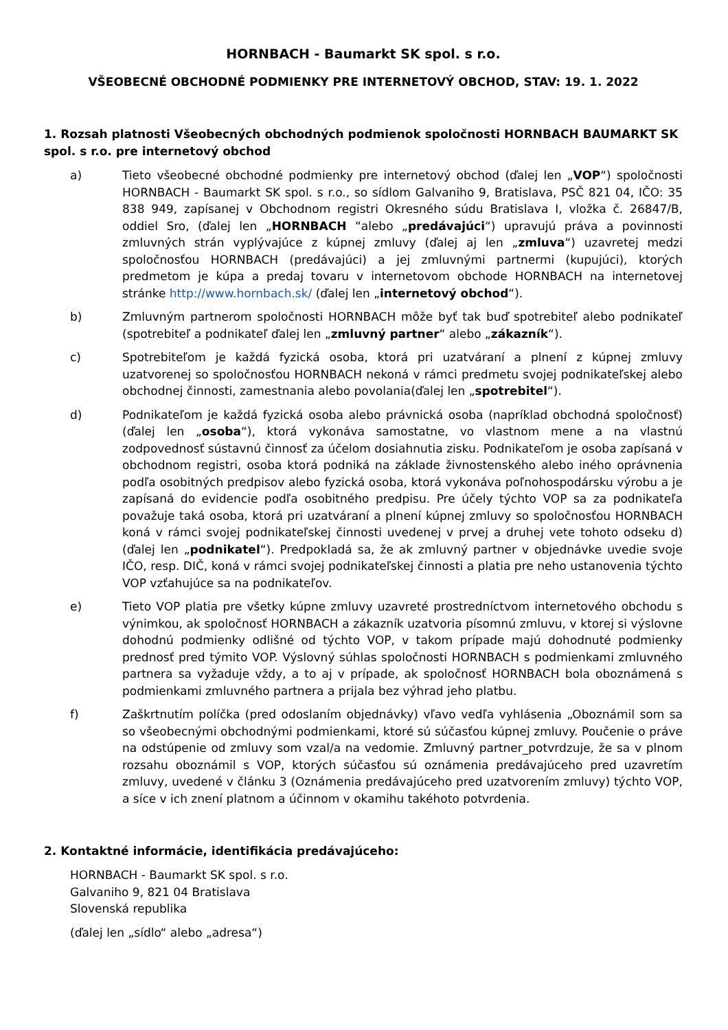HORNBACH - Baumarkt SK spol. s r.o.
VŠEOBECNÉ OBCHODNÉ PODMIENKY PRE INTERNETOVÝ OBCHOD, STAV: 19. 1. 2022
1. Rozsah platnosti Všeobecných obchodných podmienok spoločnosti HORNBACH BAUMARKT SK spol. s r.o. pre internetový obchod
a) Tieto všeobecné obchodné podmienky pre internetový obchod (ďalej len „VOP“) spoločnosti HORNBACH - Baumarkt SK spol. s r.o., so sídlom Galvaniho 9, Bratislava, PSČ 821 04, IČO: 35 838 949, zapísanej v Obchodnom registri Okresného súdu Bratislava I, vložka č. 26847/B, oddiel Sro, (ďalej len „HORNBACH “alebo „predávajúci“) upravujú práva a povinnosti zmluvných strán vyplývajúce z kúpnej zmluvy (ďalej aj len „zmluva“) uzavretej medzi spoločnosťou HORNBACH (predávajúci) a jej zmluvnými partnermi (kupujúci), ktorých predmetom je kúpa a predaj tovaru v internetovom obchode HORNBACH na internetovej stránke http://www.hornbach.sk/ (ďalej len „internetový obchod“).
b) Zmluvným partnerom spoločnosti HORNBACH môže byť tak buď spotrebiteľ alebo podnikateľ (spotrebiteľ a podnikateľ ďalej len „zmluvný partner“ alebo „zákazník“).
c) Spotrebiteľom je každá fyzická osoba, ktorá pri uzatváraní a plnení z kúpnej zmluvy uzatvorenej so spoločnosťou HORNBACH nekoná v rámci predmetu svojej podnikateľskej alebo obchodnej činnosti, zamestnania alebo povolania(ďalej len „spotrebitel“).
d) Podnikateľom je každá fyzická osoba alebo právnická osoba (napríklad obchodná spoločnosť) (ďalej len „osoba“), ktorá vykonáva samostatne, vo vlastnom mene a na vlastnú zodpovednosť sústavnú činnosť za účelom dosiahnutia zisku. Podnikateľom je osoba zapísaná v obchodnom registri, osoba ktorá podniká na základe živnostenského alebo iného oprávnenia podľa osobitných predpisov alebo fyzická osoba, ktorá vykonáva poľnohospodársku výrobu a je zapísaná do evidencie podľa osobitného predpisu. Pre účely týchto VOP sa za podnikateľa považuje taká osoba, ktorá pri uzatváraní a plnení kúpnej zmluvy so spoločnosťou HORNBACH koná v rámci svojej podnikateľskej činnosti uvedenej v prvej a druhej vete tohoto odseku d) (ďalej len „podnikatel“). Predpokladá sa, že ak zmluvný partner v objednávke uvedie svoje IČO, resp. DIČ, koná v rámci svojej podnikateľskej činnosti a platia pre neho ustanovenia týchto VOP vzťahujúce sa na podnikateľov.
e) Tieto VOP platia pre všetky kúpne zmluvy uzavreté prostredníctvom internetového obchodu s výnimkou, ak spoločnosť HORNBACH a zákazník uzatvoria písomnú zmluvu, v ktorej si výslovne dohodnú podmienky odlišné od týchto VOP, v takom prípade majú dohodnuté podmienky prednosť pred týmito VOP. Výslovný súhlas spoločnosti HORNBACH s podmienkami zmluvného partnera sa vyžaduje vždy, a to aj v prípade, ak spoločnosť HORNBACH bola oboznámená s podmienkami zmluvného partnera a prijala bez výhrad jeho platbu.
f) Zaškrtnutím políčka (pred odoslaním objednávky) vľavo vedľa vyhlásenia „Oboznámil som sa so všeobecnými obchodnými podmienkami, ktoré sú súčasťou kúpnej zmluvy. Poučenie o práve na odstúpenie od zmluvy som vzal/a na vedomie. Zmluvný partner_potvrdzuje, že sa v plnom rozsahu oboznámil s VOP, ktorých súčasťou sú oznámenia predávajúceho pred uzavretím zmluvy, uvedené v článku 3 (Oznámenia predávajúceho pred uzatvorením zmluvy) týchto VOP, a síce v ich znení platnom a účinnom v okamihu takéhoto potvrdenia.
2. Kontaktné informácie, identifikácia predávajúceho:
HORNBACH - Baumarkt SK spol. s r.o.
Galvaniho 9, 821 04 Bratislava
Slovenská republika
(ďalej len „sídlo“ alebo „adresa“)